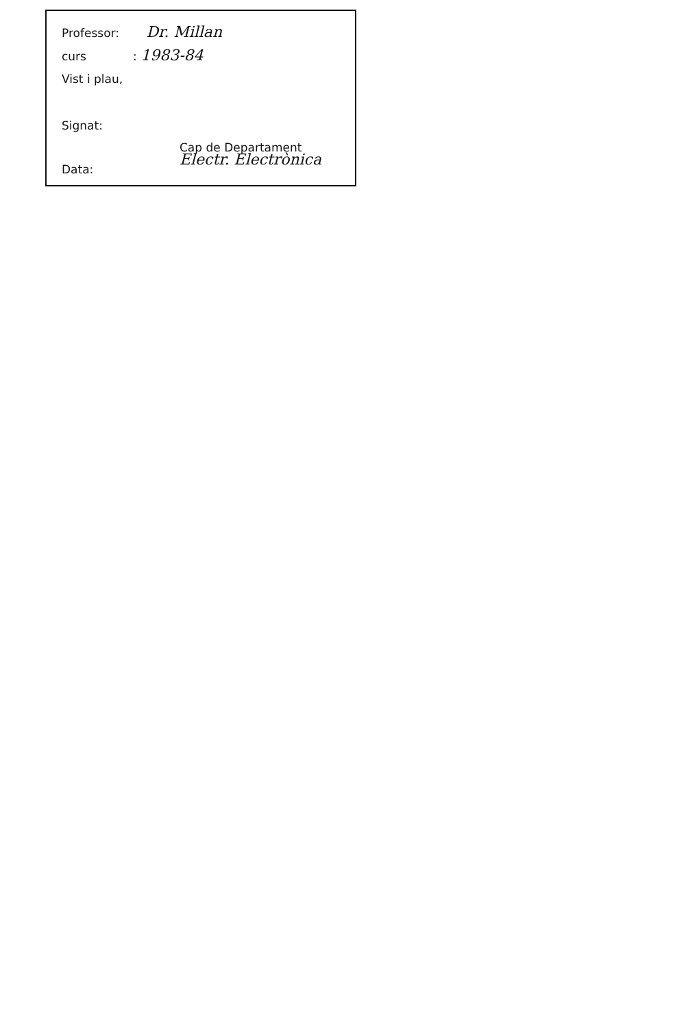Professor: Dr. Millan
curs: 1983-84
Vist i plau,
Signat:
Cap de Departament
Electr. Electrònica
Data: